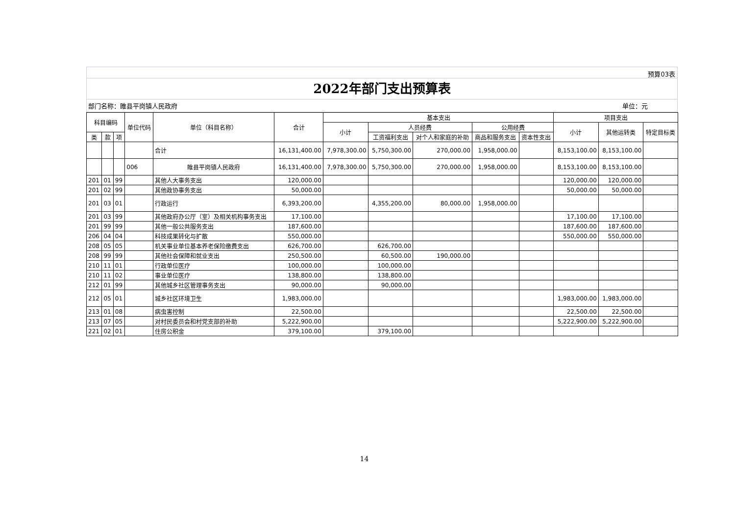预算03表
2022年部门支出预算表
部门名称：睢县平岗镇人民政府 单位：元
| 科目编码 | | | 单位代码 | 单位（科目名称） | 合计 | 基本支出 | | | | | 项目支出 | | |
| --- | --- | --- | --- | --- | --- | --- | --- | --- | --- | --- | --- | --- | --- |
| | | | | | | 小计 | 人员经费 | | 公用经费 | | 小计 | 其他运转类 | 特定目标类 |
| 类 | 款 | 项 | | | | | 工资福利支出 | 对个人和家庭的补助 | 商品和服务支出 | 资本性支出 | | | |
| | | | | 合计 | 16,131,400.00 | 7,978,300.00 | 5,750,300.00 | 270,000.00 | 1,958,000.00 | | 8,153,100.00 | 8,153,100.00 | |
| | | | 006 | 睢县平岗镇人民政府 | 16,131,400.00 | 7,978,300.00 | 5,750,300.00 | 270,000.00 | 1,958,000.00 | | 8,153,100.00 | 8,153,100.00 | |
| 201 | 01 | 99 | | 其他人大事务支出 | 120,000.00 | | | | | | 120,000.00 | 120,000.00 | |
| 201 | 02 | 99 | | 其他政协事务支出 | 50,000.00 | | | | | | 50,000.00 | 50,000.00 | |
| 201 | 03 | 01 | | 行政运行 | 6,393,200.00 | | 4,355,200.00 | 80,000.00 | 1,958,000.00 | | | | |
| 201 | 03 | 99 | | 其他政府办公厅（室）及相关机构事务支出 | 17,100.00 | | | | | | 17,100.00 | 17,100.00 | |
| 201 | 99 | 99 | | 其他一般公共服务支出 | 187,600.00 | | | | | | 187,600.00 | 187,600.00 | |
| 206 | 04 | 04 | | 科技成果转化与扩散 | 550,000.00 | | | | | | 550,000.00 | 550,000.00 | |
| 208 | 05 | 05 | | 机关事业单位基本养老保险缴费支出 | 626,700.00 | | 626,700.00 | | | | | | |
| 208 | 99 | 99 | | 其他社会保障和就业支出 | 250,500.00 | | 60,500.00 | 190,000.00 | | | | | |
| 210 | 11 | 01 | | 行政单位医疗 | 100,000.00 | | 100,000.00 | | | | | | |
| 210 | 11 | 02 | | 事业单位医疗 | 138,800.00 | | 138,800.00 | | | | | | |
| 212 | 01 | 99 | | 其他城乡社区管理事务支出 | 90,000.00 | | 90,000.00 | | | | | | |
| 212 | 05 | 01 | | 城乡社区环境卫生 | 1,983,000.00 | | | | | | 1,983,000.00 | 1,983,000.00 | |
| 213 | 01 | 08 | | 病虫害控制 | 22,500.00 | | | | | | 22,500.00 | 22,500.00 | |
| 213 | 07 | 05 | | 对村民委员会和村党支部的补助 | 5,222,900.00 | | | | | | 5,222,900.00 | 5,222,900.00 | |
| 221 | 02 | 01 | | 住房公积金 | 379,100.00 | | 379,100.00 | | | | | | |
14